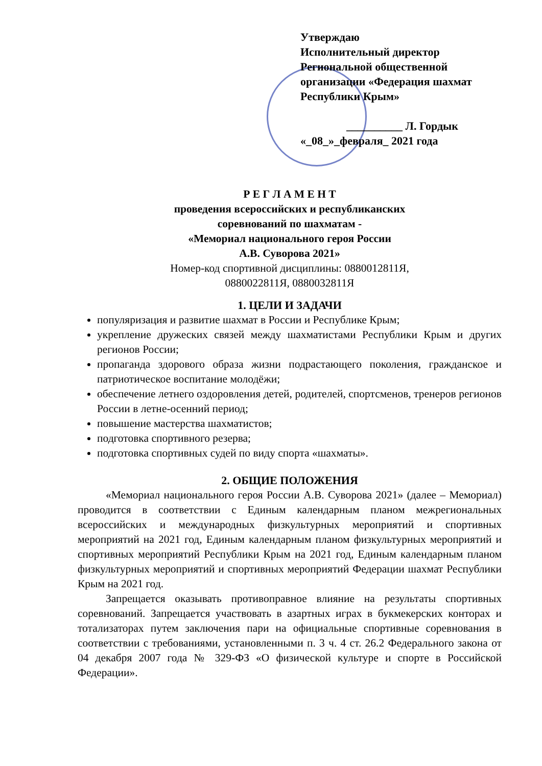Утверждаю
Исполнительный директор
Региональной общественной
организации «Федерация шахмат
Республики Крым»
__________ Л. Гордык
«_08_»_февраля_ 2021 года
Р Е Г Л А М Е Н Т
проведения всероссийских и республиканских
соревнований по шахматам -
«Мемориал национального героя России
А.В. Суворова 2021»
Номер-код спортивной дисциплины: 0880012811Я,
0880022811Я, 0880032811Я
1. ЦЕЛИ И ЗАДАЧИ
популяризация и развитие шахмат в России и Республике Крым;
укрепление дружеских связей между шахматистами Республики Крым и других регионов России;
пропаганда здорового образа жизни подрастающего поколения, гражданское и патриотическое воспитание молодёжи;
обеспечение летнего оздоровления детей, родителей, спортсменов, тренеров регионов России в летне-осенний период;
повышение мастерства шахматистов;
подготовка спортивного резерва;
подготовка спортивных судей по виду спорта «шахматы».
2. ОБЩИЕ ПОЛОЖЕНИЯ
«Мемориал национального героя России А.В. Суворова 2021» (далее – Мемориал) проводится в соответствии с Единым календарным планом межрегиональных всероссийских и международных физкультурных мероприятий и спортивных мероприятий на 2021 год, Единым календарным планом физкультурных мероприятий и спортивных мероприятий Республики Крым на 2021 год, Единым календарным планом физкультурных мероприятий и спортивных мероприятий Федерации шахмат Республики Крым на 2021 год.
Запрещается оказывать противоправное влияние на результаты спортивных соревнований. Запрещается участвовать в азартных играх в букмекерских конторах и тотализаторах путем заключения пари на официальные спортивные соревнования в соответствии с требованиями, установленными п. 3 ч. 4 ст. 26.2 Федерального закона от 04 декабря 2007 года № 329-ФЗ «О физической культуре и спорте в Российской Федерации».